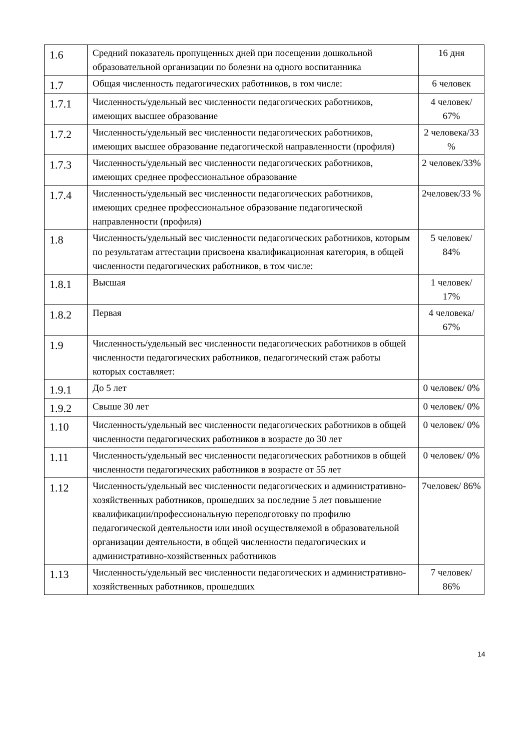| 1.6 | Средний показатель пропущенных дней при посещении дошкольной образовательной организации по болезни на одного воспитанника | 16 дня |
| 1.7 | Общая численность педагогических работников, в том числе: | 6 человек |
| 1.7.1 | Численность/удельный вес численности педагогических работников, имеющих высшее образование | 4 человек/ 67% |
| 1.7.2 | Численность/удельный вес численности педагогических работников, имеющих высшее образование педагогической направленности (профиля) | 2 человека/33 % |
| 1.7.3 | Численность/удельный вес численности педагогических работников, имеющих среднее профессиональное образование | 2 человек/33% |
| 1.7.4 | Численность/удельный вес численности педагогических работников, имеющих среднее профессиональное образование педагогической направленности (профиля) | 2человек/33 % |
| 1.8 | Численность/удельный вес численности педагогических работников, которым по результатам аттестации присвоена квалификационная категория, в общей численности педагогических работников, в том числе: | 5 человек/ 84% |
| 1.8.1 | Высшая | 1 человек/ 17% |
| 1.8.2 | Первая | 4 человека/ 67% |
| 1.9 | Численность/удельный вес численности педагогических работников в общей численности педагогических работников, педагогический стаж работы которых составляет: | |
| 1.9.1 | До 5 лет | 0 человек/ 0% |
| 1.9.2 | Свыше 30 лет | 0 человек/ 0% |
| 1.10 | Численность/удельный вес численности педагогических работников в общей численности педагогических работников в возрасте до 30 лет | 0 человек/ 0% |
| 1.11 | Численность/удельный вес численности педагогических работников в общей численности педагогических работников в возрасте от 55 лет | 0 человек/ 0% |
| 1.12 | Численность/удельный вес численности педагогических и административно-хозяйственных работников, прошедших за последние 5 лет повышение квалификации/профессиональную переподготовку по профилю педагогической деятельности или иной осуществляемой в образовательной организации деятельности, в общей численности педагогических и административно-хозяйственных работников | 7человек/ 86% |
| 1.13 | Численность/удельный вес численности педагогических и административно-хозяйственных работников, прошедших | 7 человек/ 86% |
14